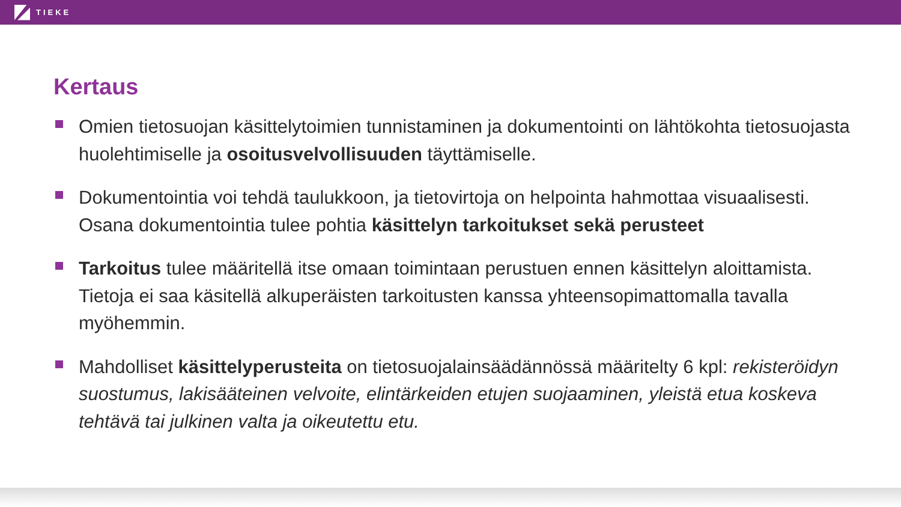TIEKE
Kertaus
Omien tietosuojan käsittelytoimien tunnistaminen ja dokumentointi on lähtökohta tietosuojasta huolehtimiselle ja osoitusvelvollisuuden täyttämiselle.
Dokumentointia voi tehdä taulukkoon, ja tietovirtoja on helpointa hahmottaa visuaalisesti. Osana dokumentointia tulee pohtia käsittelyn tarkoitukset sekä perusteet
Tarkoitus tulee määritellä itse omaan toimintaan perustuen ennen käsittelyn aloittamista. Tietoja ei saa käsitellä alkuperäisten tarkoitusten kanssa yhteensopimattomalla tavalla myöhemmin.
Mahdolliset käsittelyperusteita on tietosuojalainsäädännössä määritelty 6 kpl: rekisteröidyn suostumus, lakisääteinen velvoite, elintärkeiden etujen suojaaminen, yleistä etua koskeva tehtävä tai julkinen valta ja oikeutettu etu.